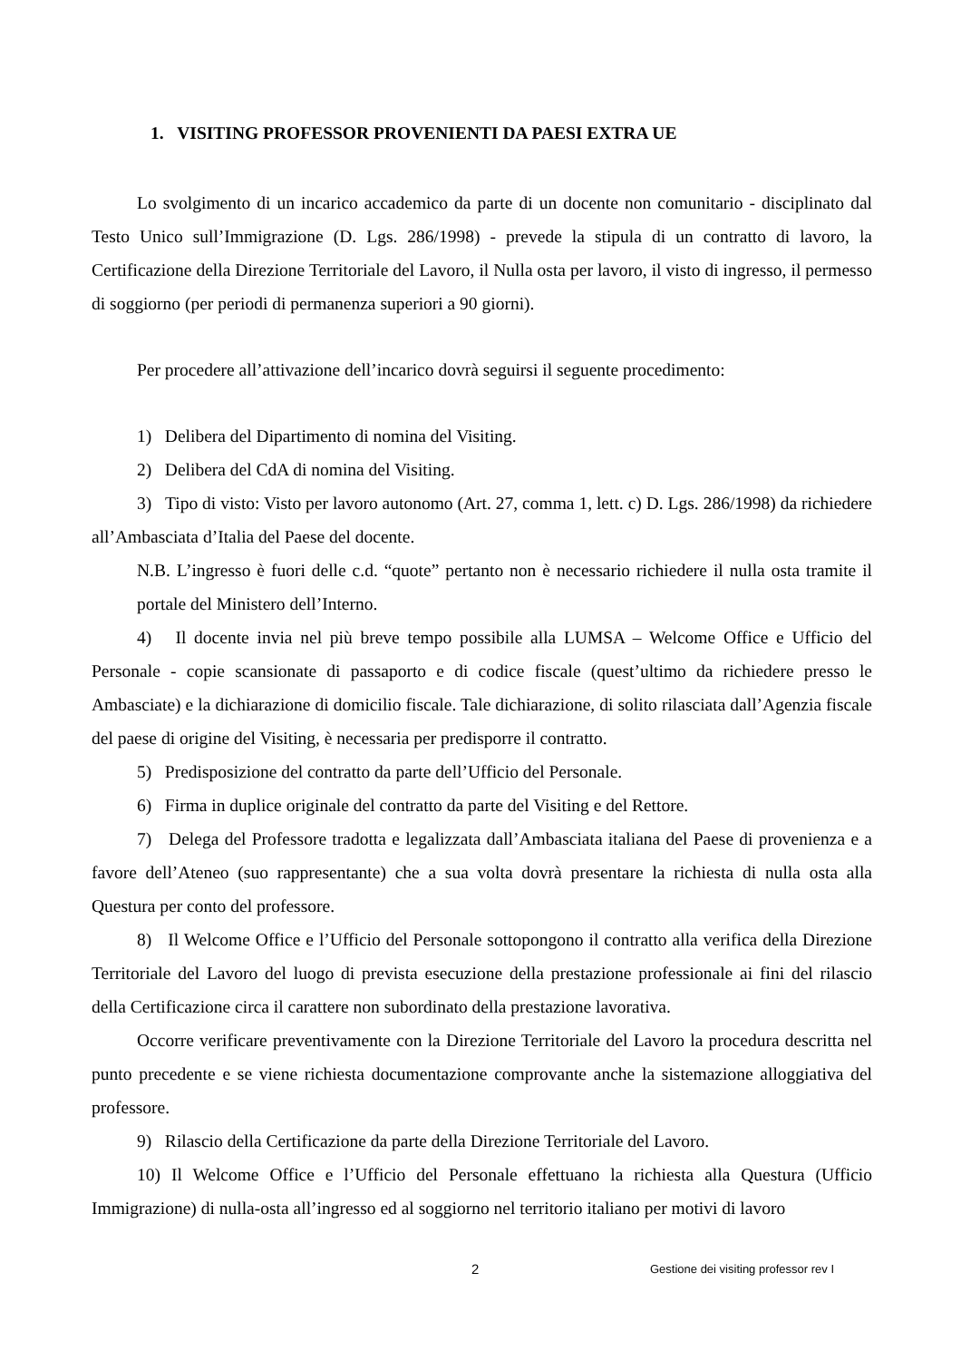1. VISITING PROFESSOR PROVENIENTI DA PAESI EXTRA UE
Lo svolgimento di un incarico accademico da parte di un docente non comunitario - disciplinato dal Testo Unico sull’Immigrazione (D. Lgs. 286/1998) - prevede la stipula di un contratto di lavoro, la Certificazione della Direzione Territoriale del Lavoro, il Nulla osta per lavoro, il visto di ingresso, il permesso di soggiorno (per periodi di permanenza superiori a 90 giorni).
Per procedere all’attivazione dell’incarico dovrà seguirsi il seguente procedimento:
1) Delibera del Dipartimento di nomina del Visiting.
2) Delibera del CdA di nomina del Visiting.
3) Tipo di visto: Visto per lavoro autonomo (Art. 27, comma 1, lett. c) D. Lgs. 286/1998) da richiedere all’Ambasciata d’Italia del Paese del docente.
N.B. L’ingresso è fuori delle c.d. “quote” pertanto non è necessario richiedere il nulla osta tramite il portale del Ministero dell’Interno.
4) Il docente invia nel più breve tempo possibile alla LUMSA – Welcome Office e Ufficio del Personale - copie scansionate di passaporto e di codice fiscale (quest’ultimo da richiedere presso le Ambasciate) e la dichiarazione di domicilio fiscale. Tale dichiarazione, di solito rilasciata dall’Agenzia fiscale del paese di origine del Visiting, è necessaria per predisporre il contratto.
5) Predisposizione del contratto da parte dell’Ufficio del Personale.
6) Firma in duplice originale del contratto da parte del Visiting e del Rettore.
7) Delega del Professore tradotta e legalizzata dall’Ambasciata italiana del Paese di provenienza e a favore dell’Ateneo (suo rappresentante) che a sua volta dovrà presentare la richiesta di nulla osta alla Questura per conto del professore.
8) Il Welcome Office e l’Ufficio del Personale sottopongono il contratto alla verifica della Direzione Territoriale del Lavoro del luogo di prevista esecuzione della prestazione professionale ai fini del rilascio della Certificazione circa il carattere non subordinato della prestazione lavorativa.
Occorre verificare preventivamente con la Direzione Territoriale del Lavoro la procedura descritta nel punto precedente e se viene richiesta documentazione comprovante anche la sistemazione alloggiativa del professore.
9) Rilascio della Certificazione da parte della Direzione Territoriale del Lavoro.
10) Il Welcome Office e l’Ufficio del Personale effettuano la richiesta alla Questura (Ufficio Immigrazione) di nulla-osta all’ingresso ed al soggiorno nel territorio italiano per motivi di lavoro
2 Gestione dei visiting professor rev I